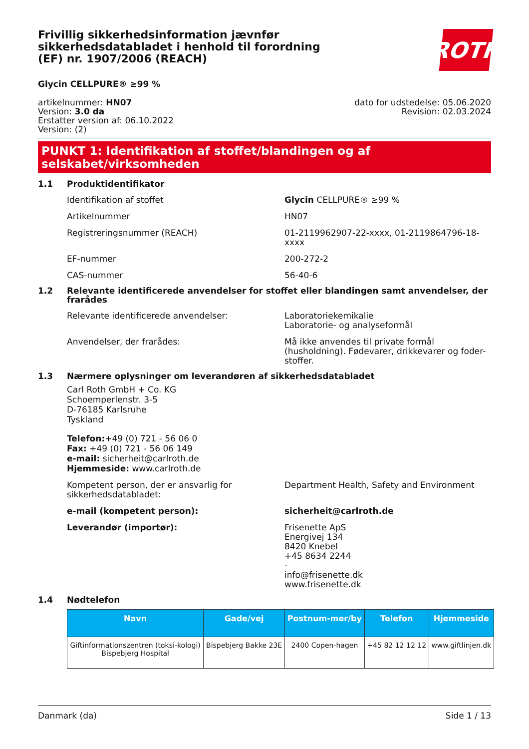Frivillig sikkerhedsinformation jævnfør sikkerhedsdatabladet i henhold til forordning (EF) nr. 1907/2006 (REACH)
ROTH
Glycin CELLPURE® ≥99 %
artikelnummer: HN07
Version: 3.0 da
Erstatter version af: 06.10.2022
Version: (2)
dato for udstedelse: 05.06.2020
Revision: 02.03.2024
PUNKT 1: Identifikation af stoffet/blandingen og af selskabet/virksomheden
1.1 Produktidentifikator
Identifikation af stoffet Glycin CELLPURE® ≥99 %
Artikelnummer HN07
Registreringsnummer (REACH) 01-2119962907-22-xxxx, 01-2119864796-18-xxxx
EF-nummer 200-272-2
CAS-nummer 56-40-6
1.2 Relevante identificerede anvendelser for stoffet eller blandingen samt anvendelser, der frarådes
Relevante identificerede anvendelser: Laboratoriekemikalie
Laboratorie- og analyseformål
Anvendelser, der frarådes: Må ikke anvendes til private formål (husholdning). Fødevarer, drikkevarer og foder-stoffer.
1.3 Nærmere oplysninger om leverandøren af sikkerhedsdatabladet
Carl Roth GmbH + Co. KG
Schoemperlenstr. 3-5
D-76185 Karlsruhe
Tyskland
Telefon:+49 (0) 721 - 56 06 0
Fax: +49 (0) 721 - 56 06 149
e-mail: sicherheit@carlroth.de
Hjemmeside: www.carlroth.de
Kompetent person, der er ansvarlig for sikkerhedsdatabladet:
Department Health, Safety and Environment
e-mail (kompetent person): sicherheit@carlroth.de
Leverandør (importør): Frisenette ApS
Energivej 134
8420 Knebel
+45 8634 2244
-
info@frisenette.dk
www.frisenette.dk
1.4 Nødtelefon
| Navn | Gade/vej | Postnum-mer/by | Telefon | Hjemmeside |
| --- | --- | --- | --- | --- |
| Giftinformationszentren (toksi-kologi) Bispebjerg Hospital | Bispebjerg Bakke 23E | 2400 Copen-hagen | +45 82 12 12 12 | www.giftlinjen.dk |
Danmark (da) Side 1 / 13